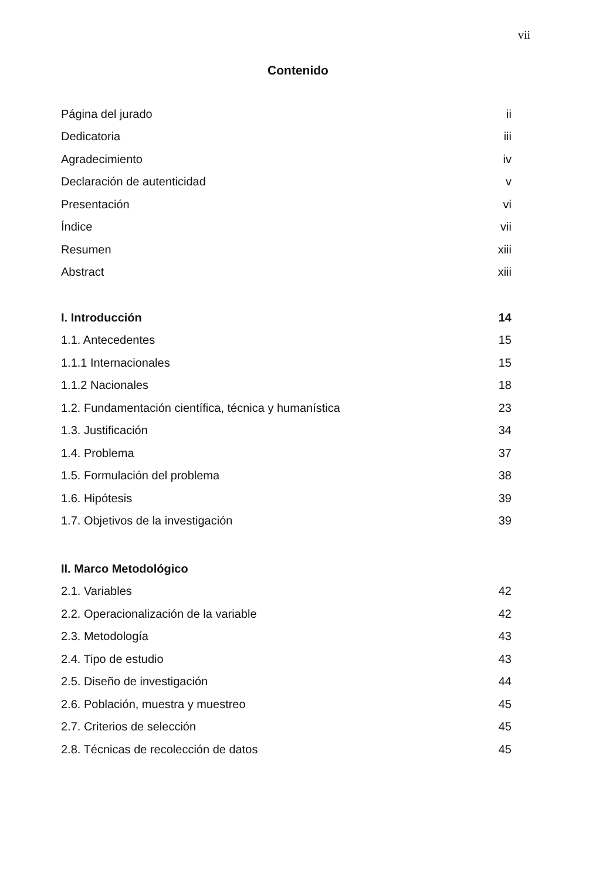vii
Contenido
Página del jurado ii
Dedicatoria iii
Agradecimiento iv
Declaración de autenticidad v
Presentación vi
Índice vii
Resumen xiii
Abstract xiii
I. Introducción 14
1.1. Antecedentes 15
1.1.1 Internacionales 15
1.1.2 Nacionales 18
1.2. Fundamentación científica, técnica y humanística 23
1.3. Justificación 34
1.4. Problema 37
1.5. Formulación del problema 38
1.6. Hipótesis 39
1.7. Objetivos de la investigación 39
II. Marco Metodológico
2.1. Variables 42
2.2. Operacionalización de la variable 42
2.3. Metodología 43
2.4. Tipo de estudio 43
2.5. Diseño de investigación 44
2.6. Población, muestra y muestreo 45
2.7. Criterios de selección 45
2.8. Técnicas de recolección de datos 45